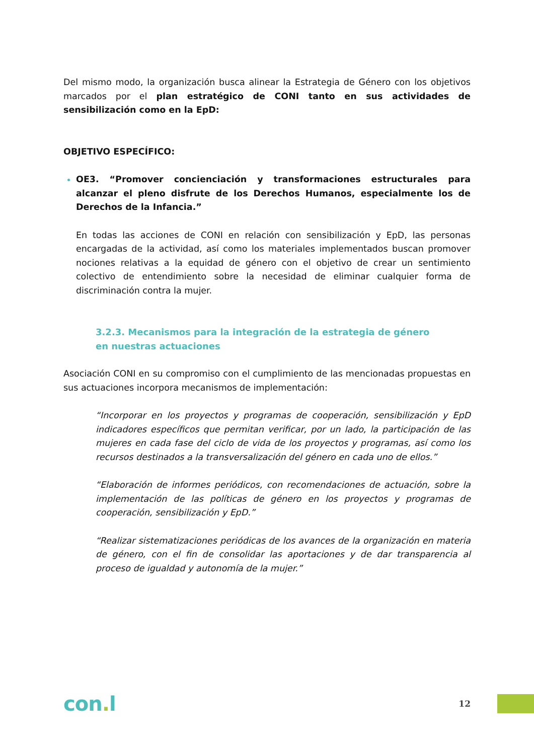Del mismo modo, la organización busca alinear la Estrategia de Género con los objetivos marcados por el plan estratégico de CONI tanto en sus actividades de sensibilización como en la EpD:
OBJETIVO ESPECÍFICO:
OE3. “Promover concienciación y transformaciones estructurales para alcanzar el pleno disfrute de los Derechos Humanos, especialmente los de Derechos de la Infancia.”
En todas las acciones de CONI en relación con sensibilización y EpD, las personas encargadas de la actividad, así como los materiales implementados buscan promover nociones relativas a la equidad de género con el objetivo de crear un sentimiento colectivo de entendimiento sobre la necesidad de eliminar cualquier forma de discriminación contra la mujer.
3.2.3. Mecanismos para la integración de la estrategia de género en nuestras actuaciones
Asociación CONI en su compromiso con el cumplimiento de las mencionadas propuestas en sus actuaciones incorpora mecanismos de implementación:
“Incorporar en los proyectos y programas de cooperación, sensibilización y EpD indicadores específicos que permitan verificar, por un lado, la participación de las mujeres en cada fase del ciclo de vida de los proyectos y programas, así como los recursos destinados a la transversalización del género en cada uno de ellos.”
“Elaboración de informes periódicos, con recomendaciones de actuación, sobre la implementación de las políticas de género en los proyectos y programas de cooperación, sensibilización y EpD.”
“Realizar sistematizaciones periódicas de los avances de la organización en materia de género, con el fin de consolidar las aportaciones y de dar transparencia al proceso de igualdad y autonomía de la mujer.”
con. l
12